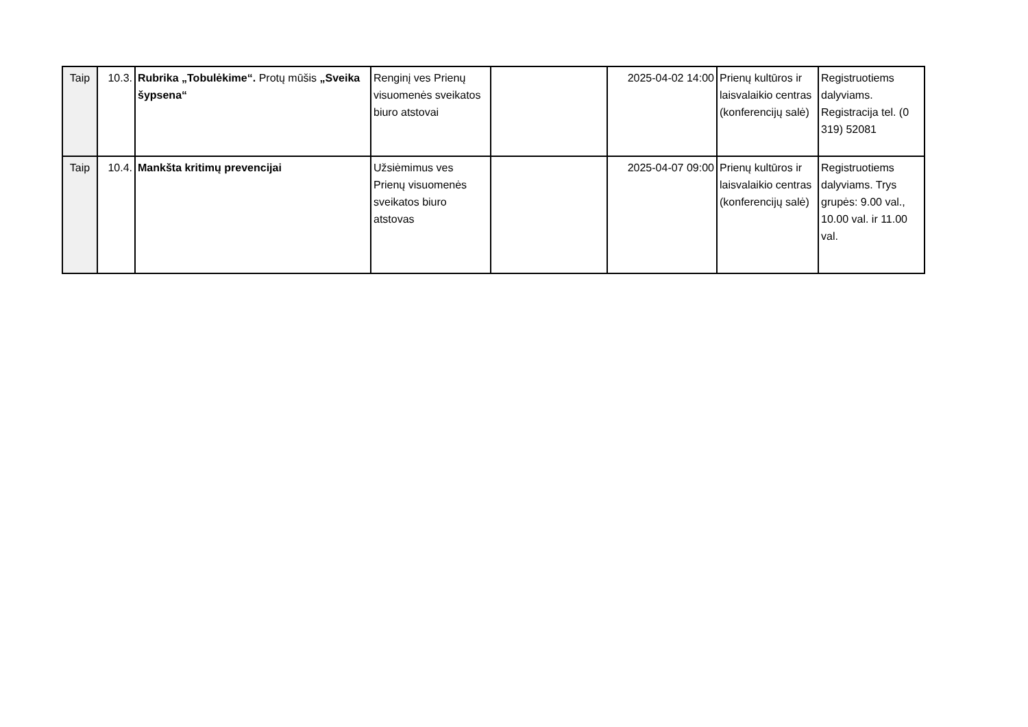| Taip | 10.3. | Rubrika „Tobulėkime“. Protų mūšis „Sveika šypsena“ | Renginį ves Prienų visuomenės sveikatos biuro atstovai | | 2025-04-02 14:00 | Prienų kultūros ir laisvalaikio centras (konferencijų salė) | Registruotiems dalyviams. Registracija tel. (0 319) 52081 |
| Taip | 10.4. | Mankšta kritimų prevencijai | Užsiėmimus ves Prienų visuomenės sveikatos biuro atstovas | | 2025-04-07 09:00 | Prienų kultūros ir laisvalaikio centras (konferencijų salė) | Registruotiems dalyviams. Trys grupės: 9.00 val., 10.00 val. ir 11.00 val. |